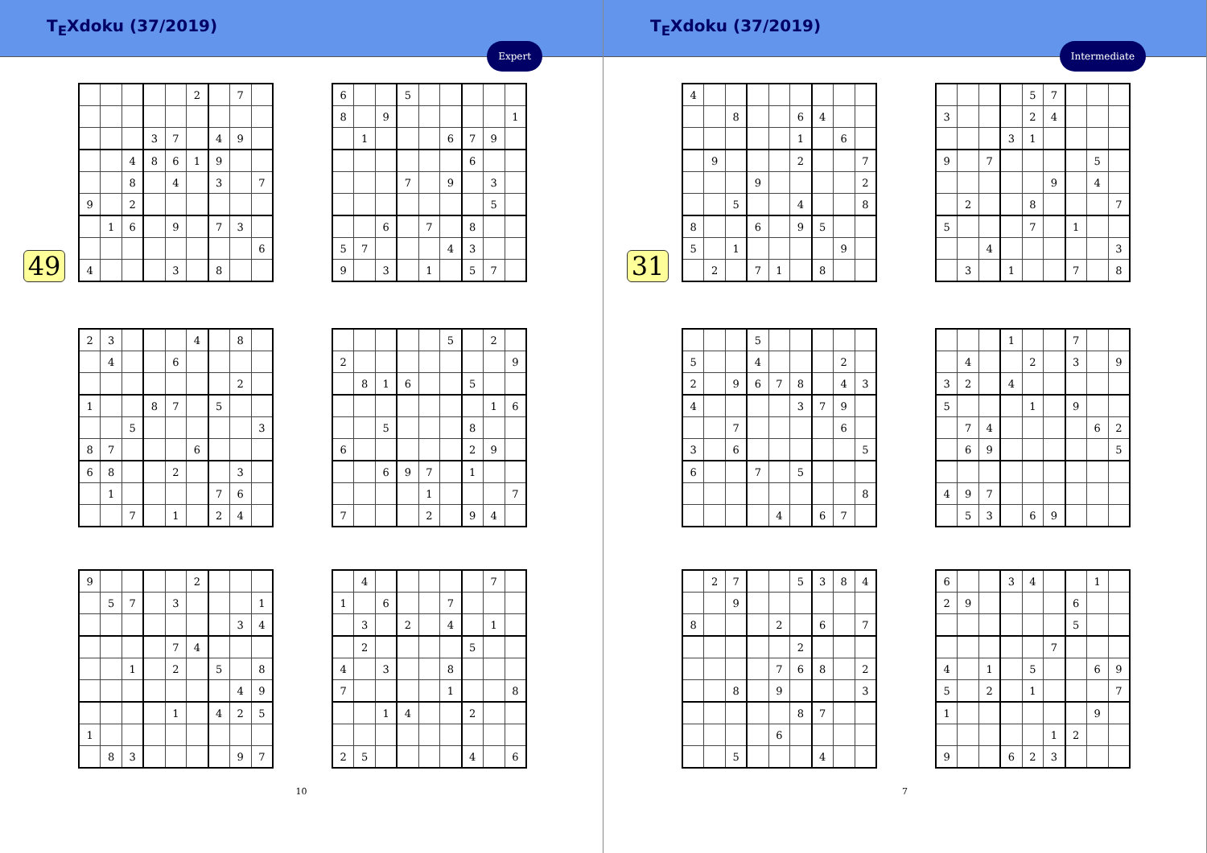T<sub>E</sub>Xdoku (37/2019)
Expert
49
| | | | | | 2 | | 7 | |
| | | | 3 | 7 | | 4 | 9 | |
| | | 4 | 8 | 6 | 1 | 9 | | |
| | | 8 | | 4 | | 3 | | 7 |
| 9 | | 2 | | | | | | |
| | 1 | 6 | | 9 | | 7 | 3 | |
| | | | | | | | | 6 |
| 4 | | | | 3 | | 8 | | |
| 6 | | | 5 | | | | | |
| 8 | | 9 | | | | | | 1 |
| | 1 | | | | 6 | 7 | 9 | |
| | | | | | | 6 | | |
| | | | 7 | | 9 | | 3 | |
| | | | | | | | 5 | |
| | | 6 | | 7 | | 8 | | |
| 5 | 7 | | | | 4 | 3 | | |
| 9 | | 3 | | 1 | | 5 | 7 | |
| 2 | 3 | | | | 4 | | 8 | |
| | 4 | | | 6 | | | | |
| | | | | | | | 2 | |
| 1 | | | 8 | 7 | | 5 | | |
| | | 5 | | | | | | 3 |
| 8 | 7 | | | | 6 | | | |
| 6 | 8 | | | 2 | | | 3 | |
| | 1 | | | | | 7 | 6 | |
| | | 7 | | 1 | | 2 | 4 | |
| | | | | | 5 | | 2 | |
| 2 | | | | | | | | 9 |
| | 8 | 1 | 6 | | | 5 | | |
| | | | | | | | 1 | 6 |
| | | 5 | | | | 8 | | |
| 6 | | | | | | 2 | 9 | |
| | | 6 | 9 | 7 | | 1 | | |
| | | | | 1 | | | | 7 |
| 7 | | | | 2 | | 9 | 4 | |
| 9 | | | | | 2 | | | |
| | 5 | 7 | | 3 | | | | 1 |
| | | | | | | | 3 | 4 |
| | | | | 7 | 4 | | | |
| | | 1 | | 2 | | 5 | | 8 |
| | | | | | | | 4 | 9 |
| | | | | 1 | | 4 | 2 | 5 |
| 1 | | | | | | | | |
| | 8 | 3 | | | | | 9 | 7 |
| | 4 | | | | | | 7 | |
| 1 | | 6 | | | 7 | | | |
| | 3 | | 2 | | 4 | | 1 | |
| | 2 | | | | | 5 | | |
| 4 | | 3 | | | 8 | | | |
| 7 | | | | | 1 | | | 8 |
| | | 1 | 4 | | | 2 | | |
| 2 | 5 | | | | | 4 | | 6 |
10
T<sub>E</sub>Xdoku (37/2019)
Intermediate
31
| 4 | | | | | | | | |
| | | 8 | | | 6 | 4 | | |
| | | | | | 1 | | 6 | |
| | 9 | | | | 2 | | | 7 |
| | | | 9 | | | | | 2 |
| | | 5 | | | 4 | | | 8 |
| 8 | | | 6 | | 9 | 5 | | |
| 5 | | 1 | | | | | 9 | |
| | 2 | | 7 | 1 | | 8 | | |
| | | | | 5 | 7 | | | |
| 3 | | | | 2 | 4 | | | |
| | | | 3 | 1 | | | | |
| 9 | | 7 | | | | | 5 | |
| | | | | | 9 | | 4 | |
| | 2 | | | 8 | | | | 7 |
| 5 | | | | 7 | | 1 | | |
| | | 4 | | | | | | 3 |
| | 3 | | 1 | | | 7 | | 8 |
| | | | 5 | | | | | |
| 5 | | | 4 | | | | 2 | |
| 2 | | 9 | 6 | 7 | 8 | | 4 | 3 |
| 4 | | | | | 3 | 7 | 9 | |
| | | 7 | | | | | 6 | |
| 3 | | 6 | | | | | | 5 |
| 6 | | | 7 | | 5 | | | |
| | | | | | | | | 8 |
| | | | | 4 | | 6 | 7 | |
| | | | 1 | | | 7 | | |
| | 4 | | | 2 | | 3 | | 9 |
| 3 | 2 | | 4 | | | | | |
| 5 | | | | 1 | | 9 | | |
| | 7 | 4 | | | | | 6 | 2 |
| | 6 | 9 | | | | | | 5 |
| 4 | 9 | 7 | | | | | | |
| | 5 | 3 | | 6 | 9 | | | |
| | 2 | 7 | | | 5 | 3 | 8 | 4 |
| | | 9 | | | | | | |
| 8 | | | | 2 | | 6 | | 7 |
| | | | | | 2 | | | |
| | | | | 7 | 6 | 8 | | 2 |
| | | 8 | | 9 | | | | 3 |
| | | | | | 8 | 7 | | |
| | | | | 6 | | | | |
| | | 5 | | | | 4 | | |
| 6 | | | 3 | 4 | | | 1 | |
| 2 | 9 | | | | | 6 | | |
| | | | | | | 5 | | |
| | | | | | 7 | | | |
| 4 | | 1 | | 5 | | | 6 | 9 |
| 5 | | 2 | | 1 | | | | 7 |
| 1 | | | | | | | 9 | |
| | | | | | 1 | 2 | | |
| 9 | | | 6 | 2 | 3 | | | |
7